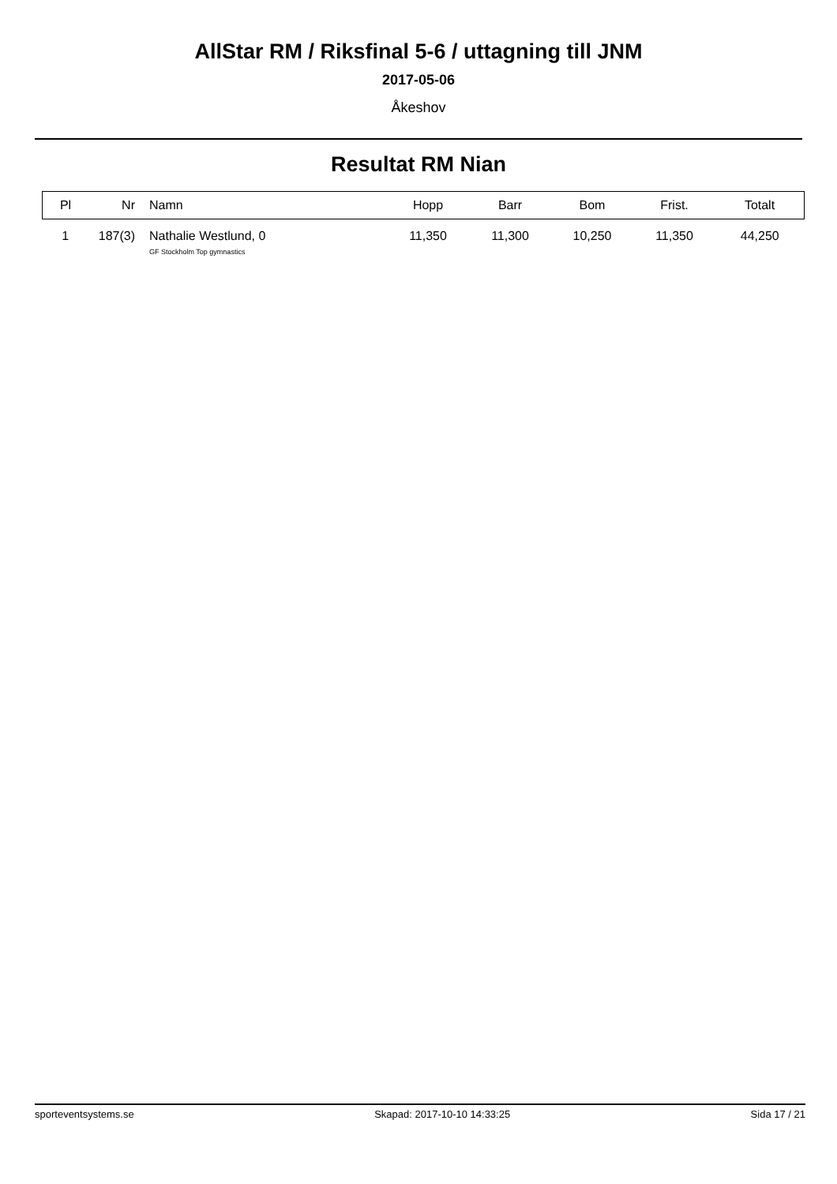AllStar RM / Riksfinal 5-6 / uttagning till JNM
2017-05-06
Åkeshov
Resultat RM Nian
| Pl | Nr | Namn | Hopp | Barr | Bom | Frist. | Totalt |
| --- | --- | --- | --- | --- | --- | --- | --- |
| 1 | 187(3) | Nathalie Westlund, 0 GF Stockholm Top gymnastics | 11,350 | 11,300 | 10,250 | 11,350 | 44,250 |
sporteventsystems.se Skapad: 2017-10-10 14:33:25 Sida 17 / 21